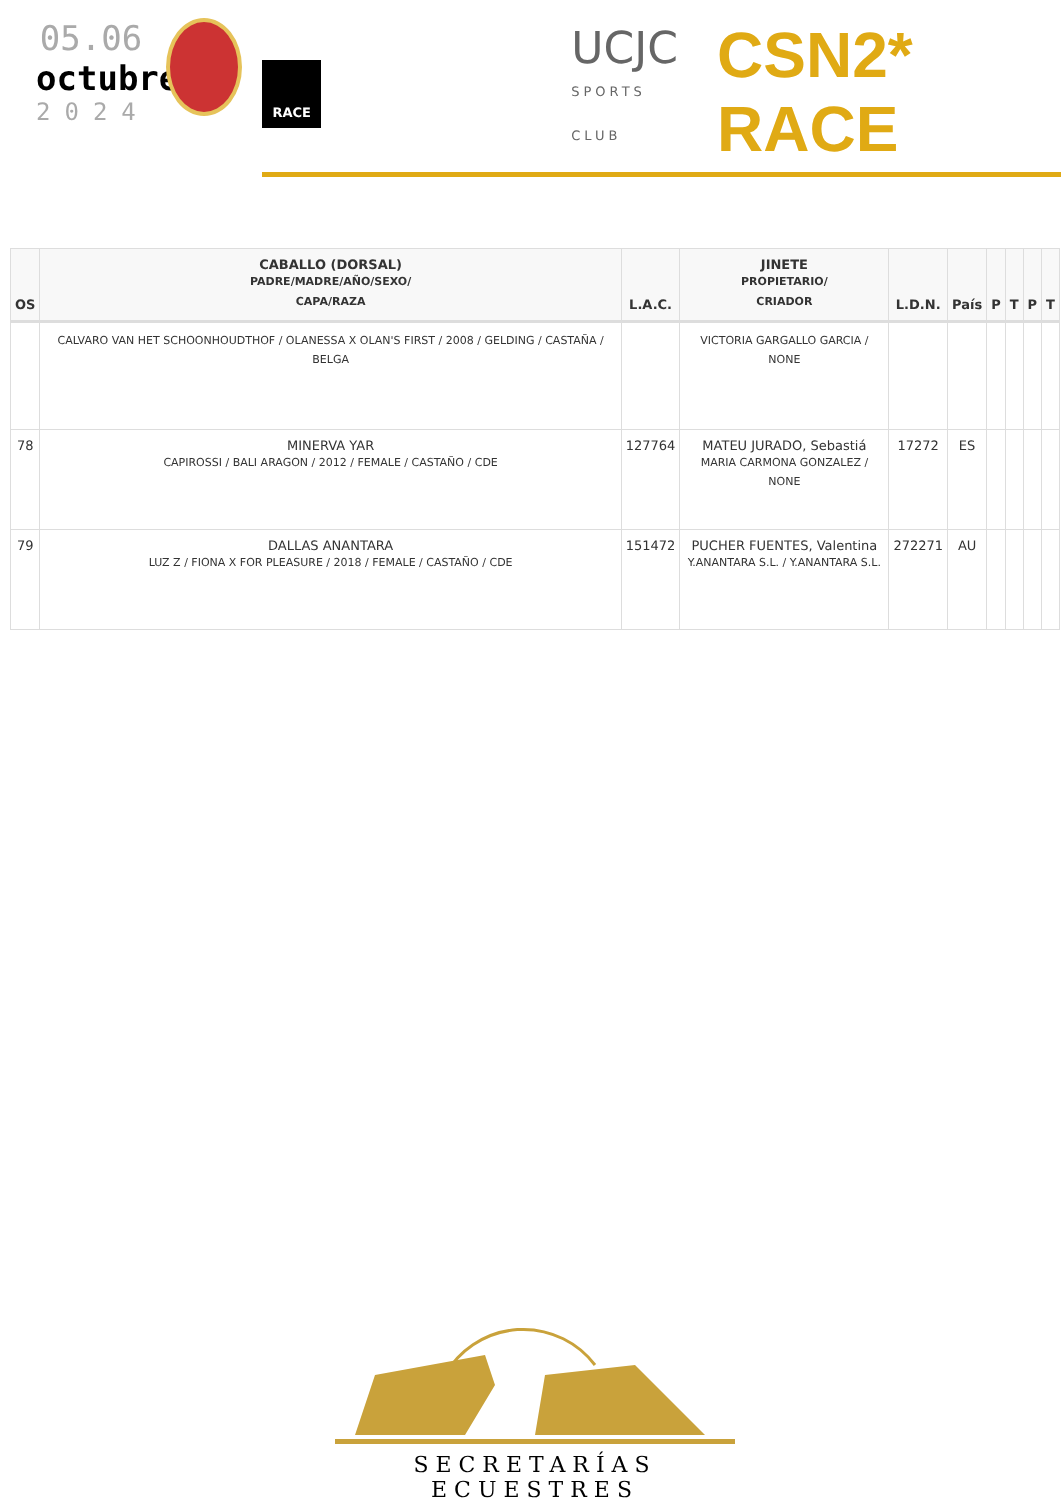05.06
octubre
2024
RACE
UCJC
SPORTS CLUB
CSN2* RACE
| OS | CABALLO (DORSAL) PADRE/MADRE/AÑO/SEXO/ CAPA/RAZA | L.A.C. | JINETE PROPIETARIO/ CRIADOR | L.D.N. | País | P | T | P | T |
| --- | --- | --- | --- | --- | --- | --- | --- | --- | --- |
| | CALVARO VAN HET SCHOONHOUDTHOF / OLANESSA X OLAN'S FIRST / 2008 / GELDING / CASTAÑA / BELGA | | VICTORIA GARGALLO GARCIA / NONE | | | | | | |
| 78 | MINERVA YAR CAPIROSSI / BALI ARAGON / 2012 / FEMALE / CASTAÑO / CDE | 127764 | MATEU JURADO, Sebastiá MARIA CARMONA GONZALEZ / NONE | 17272 | ES | | | | |
| 79 | DALLAS ANANTARA LUZ Z / FIONA X FOR PLEASURE / 2018 / FEMALE / CASTAÑO / CDE | 151472 | PUCHER FUENTES, Valentina Y.ANANTARA S.L. / Y.ANANTARA S.L. | 272271 | AU | | | | |
SECRETARÍAS ECUESTRES